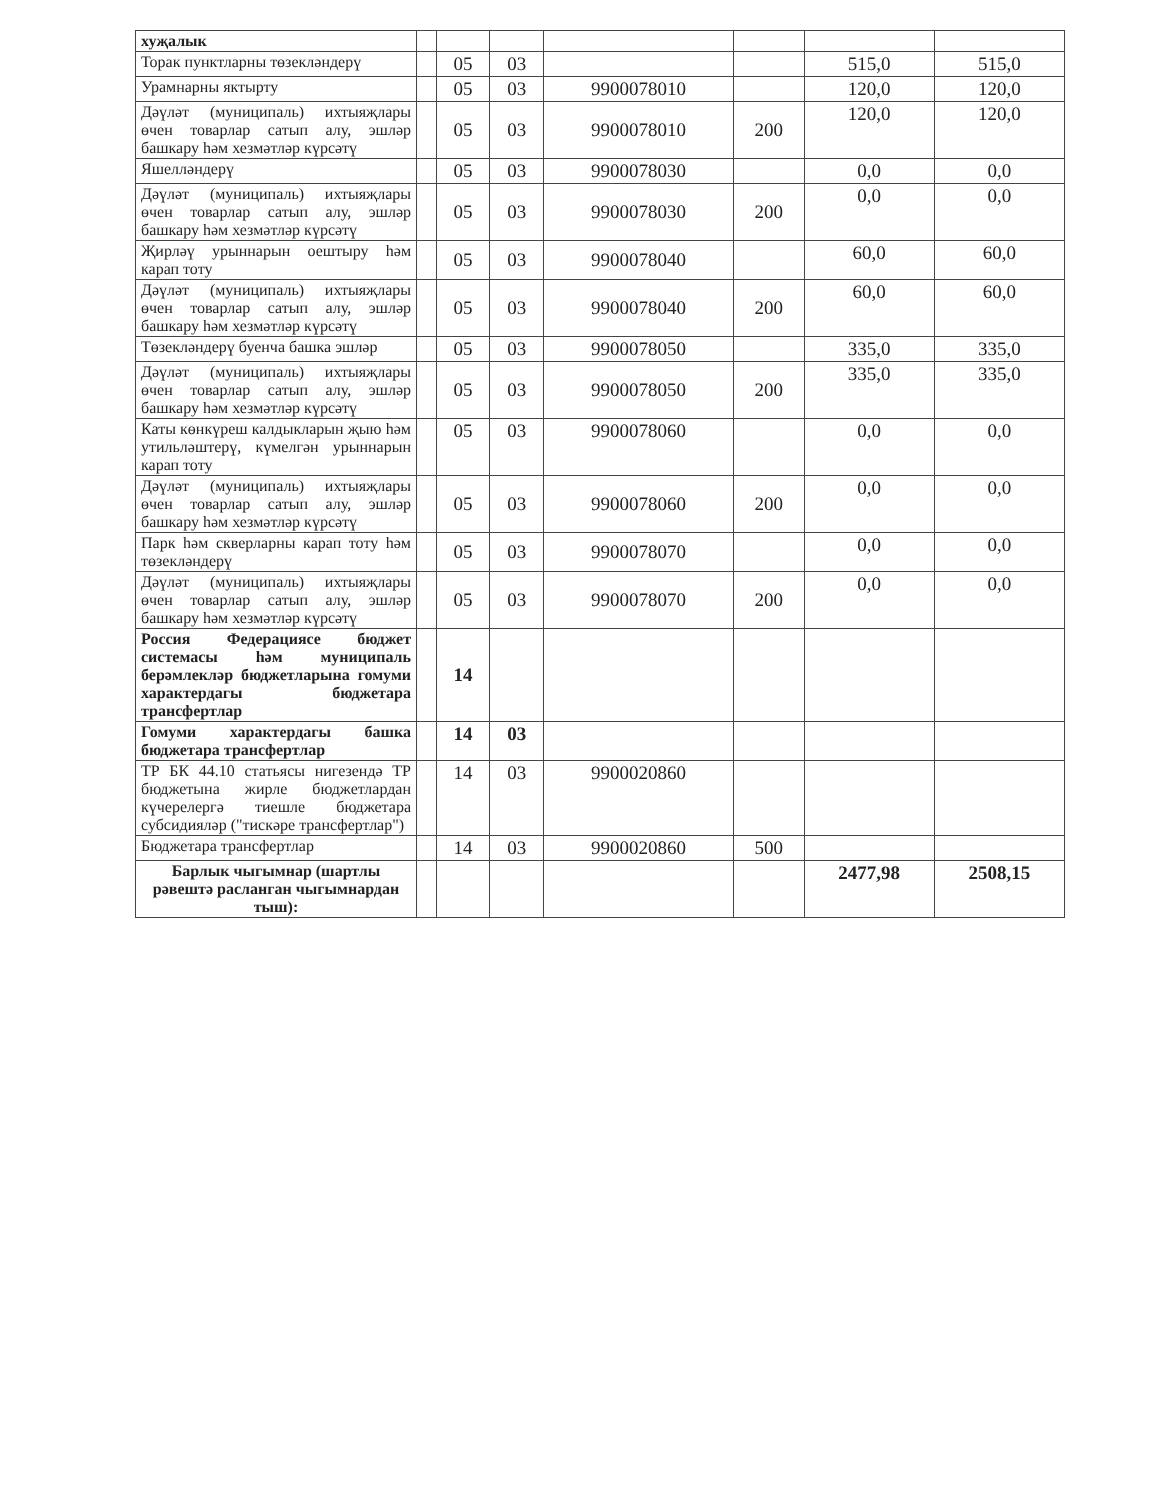| хуҗалык | | | | | | | |
| Торак пунктларны төзекләндерү | | 05 | 03 | | | 515,0 | 515,0 |
| Урамнарны яктырту | | 05 | 03 | 9900078010 | | 120,0 | 120,0 |
| Дәүләт (муниципаль) ихтыяҗлары өчен товарлар сатып алу, эшләр башкару һәм хезмәтләр күрсәтү | | 05 | 03 | 9900078010 | 200 | 120,0 | 120,0 |
| Яшелләндерү | | 05 | 03 | 9900078030 | | 0,0 | 0,0 |
| Дәүләт (муниципаль) ихтыяҗлары өчен товарлар сатып алу, эшләр башкару һәм хезмәтләр күрсәтү | | 05 | 03 | 9900078030 | 200 | 0,0 | 0,0 |
| Җирләү урыннарын оештыру һәм карап тоту | | 05 | 03 | 9900078040 | | 60,0 | 60,0 |
| Дәүләт (муниципаль) ихтыяҗлары өчен товарлар сатып алу, эшләр башкару һәм хезмәтләр күрсәтү | | 05 | 03 | 9900078040 | 200 | 60,0 | 60,0 |
| Төзекләндерү буенча башка эшләр | | 05 | 03 | 9900078050 | | 335,0 | 335,0 |
| Дәүләт (муниципаль) ихтыяҗлары өчен товарлар сатып алу, эшләр башкару һәм хезмәтләр күрсәтү | | 05 | 03 | 9900078050 | 200 | 335,0 | 335,0 |
| Каты көнкүреш калдыкларын җыю һәм утильләштерү, күмелгән урыннарын карап тоту | | 05 | 03 | 9900078060 | | 0,0 | 0,0 |
| Дәүләт (муниципаль) ихтыяҗлары өчен товарлар сатып алу, эшләр башкару һәм хезмәтләр күрсәтү | | 05 | 03 | 9900078060 | 200 | 0,0 | 0,0 |
| Парк һәм скверларны карап тоту һәм төзекләндерү | | 05 | 03 | 9900078070 | | 0,0 | 0,0 |
| Дәүләт (муниципаль) ихтыяҗлары өчен товарлар сатып алу, эшләр башкару һәм хезмәтләр күрсәтү | | 05 | 03 | 9900078070 | 200 | 0,0 | 0,0 |
| Россия Федерациясе бюджет системасы һәм муниципаль берәмлекләр бюджетларына гомуми характердагы бюджетара трансфертлар | | 14 | | | | | |
| Гомуми характердагы башка бюджетара трансфертлар | | 14 | 03 | | | | |
| ТР БК 44.10 статьясы нигезендә ТР бюджетына жирле бюджетлардан күчерелергә тиешле бюджетара субсидияләр ("тискәре трансфертлар") | | 14 | 03 | 9900020860 | | | |
| Бюджетара трансфертлар | | 14 | 03 | 9900020860 | 500 | | |
| Барлык чыгымнар (шартлы рәвештә расланган чыгымнардан тыш): | | | | | | 2477,98 | 2508,15 |